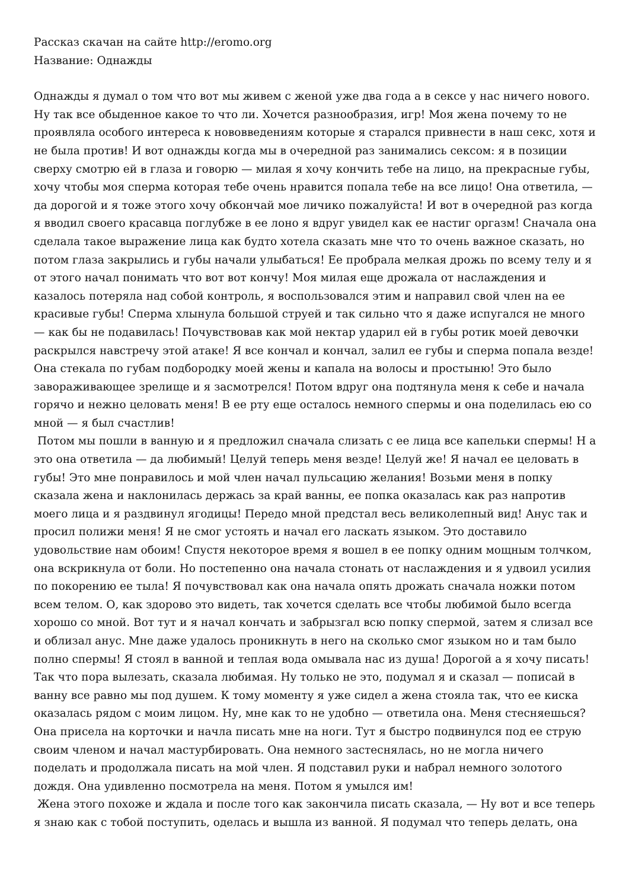Рассказ скачан на сайте http://eromo.org
Название: Однажды
Однажды я думал о том что вот мы живем с женой уже два года а в сексе у нас ничего нового. Ну так все обыденное какое то что ли. Хочется разнообразия, игр! Моя жена почему то не проявляла особого интереса к нововведениям которые я старался привнести в наш секс, хотя и не была против! И вот однажды когда мы в очередной раз занимались сексом: я в позиции сверху смотрю ей в глаза и говорю — милая я хочу кончить тебе на лицо, на прекрасные губы, хочу чтобы моя сперма которая тебе очень нравится попала тебе на все лицо! Она ответила, — да дорогой и я тоже этого хочу обкончай мое личико пожалуйста! И вот в очередной раз когда я вводил своего красавца поглубже в ее лоно я вдруг увидел как ее настиг оргазм! Сначала она сделала такое выражение лица как будто хотела сказать мне что то очень важное сказать, но потом глаза закрылись и губы начали улыбаться! Ее пробрала мелкая дрожь по всему телу и я от этого начал понимать что вот вот кончу! Моя милая еще дрожала от наслаждения и казалось потеряла над собой контроль, я воспользовался этим и направил свой член на ее красивые губы! Сперма хлынула большой струей и так сильно что я даже испугался не много — как бы не подавилась! Почувствовав как мой нектар ударил ей в губы ротик моей девочки раскрылся навстречу этой атаке! Я все кончал и кончал, залил ее губы и сперма попала везде! Она стекала по губам подбородку моей жены и капала на волосы и простыню! Это было завораживающее зрелище и я засмотрелся! Потом вдруг она подтянула меня к себе и начала горячо и нежно целовать меня! В ее рту еще осталось немного спермы и она поделилась ею со мной — я был счастлив!
Потом мы пошли в ванную и я предложил сначала слизать с ее лица все капельки спермы! Н а это она ответила — да любимый! Целуй теперь меня везде! Целуй же! Я начал ее целовать в губы! Это мне понравилось и мой член начал пульсацию желания! Возьми меня в попку сказала жена и наклонилась держась за край ванны, ее попка оказалась как раз напротив моего лица и я раздвинул ягодицы! Передо мной предстал весь великолепный вид! Анус так и просил полижи меня! Я не смог устоять и начал его ласкать языком. Это доставило удовольствие нам обоим! Спустя некоторое время я вошел в ее попку одним мощным толчком, она вскрикнула от боли. Но постепенно она начала стонать от наслаждения и я удвоил усилия по покорению ее тыла! Я почувствовал как она начала опять дрожать сначала ножки потом всем телом. О, как здорово это видеть, так хочется сделать все чтобы любимой было всегда хорошо со мной. Вот тут и я начал кончать и забрызгал всю попку спермой, затем я слизал все и облизал анус. Мне даже удалось проникнуть в него на сколько смог языком но и там было полно спермы! Я стоял в ванной и теплая вода омывала нас из душа! Дорогой а я хочу писать! Так что пора вылезать, сказала любимая. Ну только не это, подумал я и сказал — пописай в ванну все равно мы под душем. К тому моменту я уже сидел а жена стояла так, что ее киска оказалась рядом с моим лицом. Ну, мне как то не удобно — ответила она. Меня стесняешься? Она присела на корточки и начла писать мне на ноги. Тут я быстро подвинулся под ее струю своим членом и начал мастурбировать. Она немного застеснялась, но не могла ничего поделать и продолжала писать на мой член. Я подставил руки и набрал немного золотого дождя. Она удивленно посмотрела на меня. Потом я умылся им!
Жена этого похоже и ждала и после того как закончила писать сказала, — Ну вот и все теперь я знаю как с тобой поступить, оделась и вышла из ванной. Я подумал что теперь делать, она